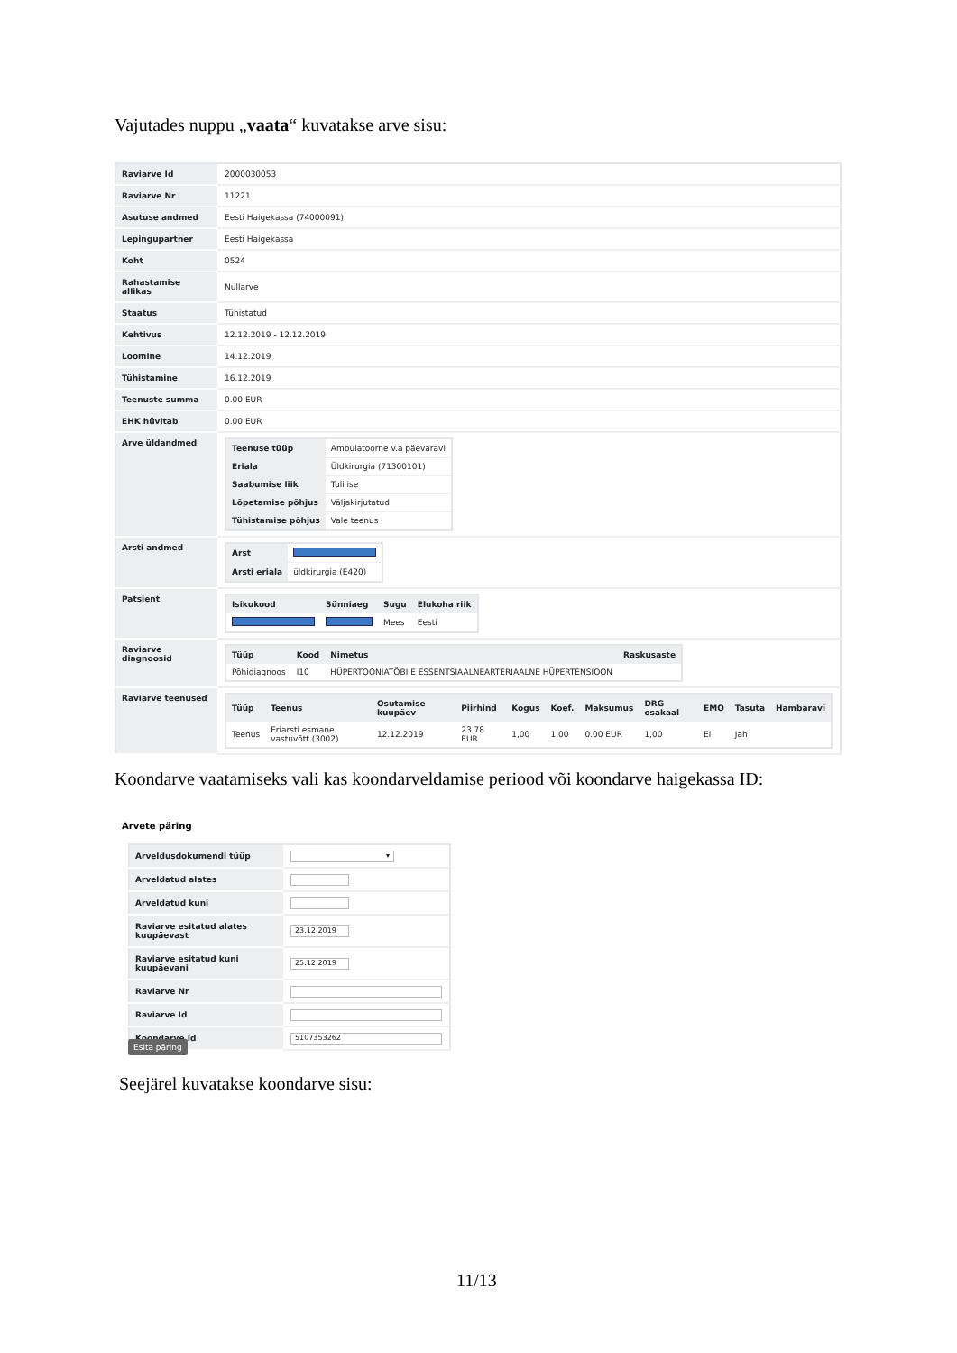Vajutades nuppu „vaata“ kuvatakse arve sisu:
| Raviarve Id | 2000030053 |
| Raviarve Nr | 11221 |
| Asutuse andmed | Eesti Haigekassa (74000091) |
| Lepingupartner | Eesti Haigekassa |
| Koht | 0524 |
| Rahastamise allikas | Nullarve |
| Staatus | Tühistatud |
| Kehtivus | 12.12.2019 - 12.12.2019 |
| Loomine | 14.12.2019 |
| Tühistamine | 16.12.2019 |
| Teenuste summa | 0.00 EUR |
| EHK hüvitab | 0.00 EUR |
| Arve üldandmed | / Teenuse tüüp / Ambulatoorne v.a päevaravi / / Eriala / Üldkirurgia (71300101) / / Saabumise liik / Tuli ise / / Lõpetamise põhjus / Väljakirjutatud / / Tühistamise põhjus / Vale teenus / |
| Arsti andmed | / Arst / / / Arsti eriala / üldkirurgia (E420) / |
| Patsient | / Isikukood / Sünniaeg / Sugu / Elukoha riik / / --- / --- / --- / --- / / / / Mees / Eesti / |
| Raviarve diagnoosid | / Tüüp / Kood / Nimetus / Raskusaste / / --- / --- / --- / --- / / Põhidiagnoos / I10 / HÜPERTOONIATÕBI E ESSENTSIAALNEARTERIAALNE HÜPERTENSIOON / / |
| Raviarve teenused | / Tüüp / Teenus / Osutamise kuupäev / Piirhind / Kogus / Koef. / Maksumus / DRG osakaal / EMO / Tasuta / Hambaravi / / --- / --- / --- / --- / --- / --- / --- / --- / --- / --- / --- / / Teenus / Eriarsti esmane vastuvõtt (3002) / 12.12.2019 / 23.78 EUR / 1,00 / 1,00 / 0.00 EUR / 1,00 / Ei / Jah / / |
Koondarve vaatamiseks vali kas koondarveldamise periood või koondarve haigekassa ID:
Arvete päring
| Arveldusdokumendi tüüp | ▾ |
| Arveldatud alates | |
| Arveldatud kuni | |
| Raviarve esitatud alates kuupäevast | 23.12.2019 |
| Raviarve esitatud kuni kuupäevani | 25.12.2019 |
| Raviarve Nr | |
| Raviarve Id | |
| Koondarve Id | 5107353262 |
Esita päring
Seejärel kuvatakse koondarve sisu:
11/13